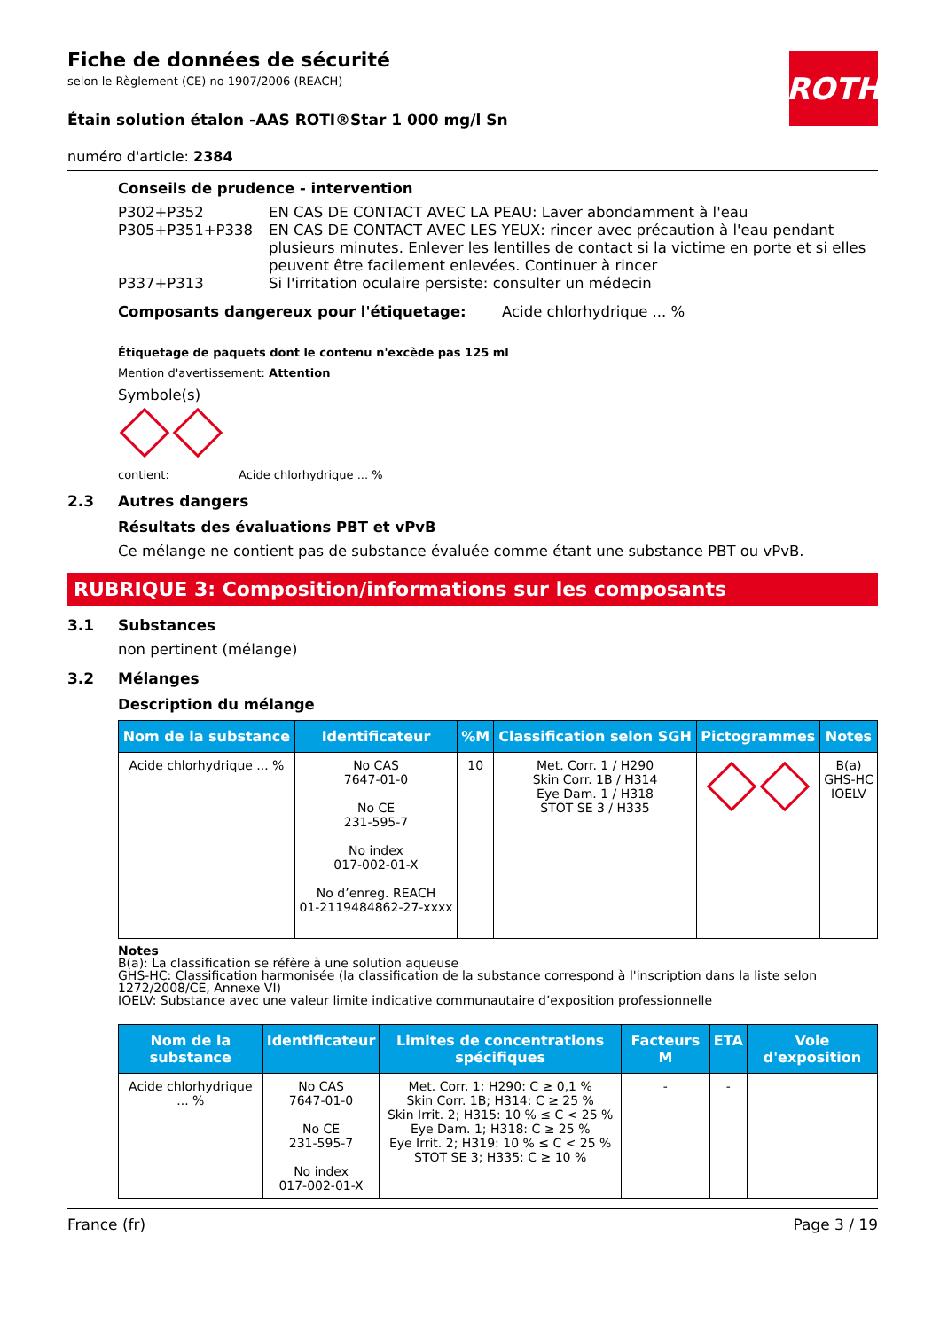ROTH
Fiche de données de sécurité
selon le Règlement (CE) no 1907/2006 (REACH)
Étain solution étalon -AAS ROTI®Star 1 000 mg/l Sn
numéro d'article: 2384
Conseils de prudence - intervention
P302+P352 EN CAS DE CONTACT AVEC LA PEAU: Laver abondamment à l'eau
P305+P351+P338 EN CAS DE CONTACT AVEC LES YEUX: rincer avec précaution à l'eau pendant plusieurs minutes. Enlever les lentilles de contact si la victime en porte et si elles peuvent être facilement enlevées. Continuer à rincer
P337+P313 Si l'irritation oculaire persiste: consulter un médecin
Composants dangereux pour l'étiquetage: Acide chlorhydrique ... %
Étiquetage de paquets dont le contenu n'excède pas 125 ml
Mention d'avertissement: Attention
Symbole(s)
contient: Acide chlorhydrique ... %
2.3 Autres dangers
Résultats des évaluations PBT et vPvB
Ce mélange ne contient pas de substance évaluée comme étant une substance PBT ou vPvB.
RUBRIQUE 3: Composition/informations sur les composants
3.1 Substances
non pertinent (mélange)
3.2 Mélanges
Description du mélange
| Nom de la substance | Identificateur | %M | Classification selon SGH | Pictogrammes | Notes |
| --- | --- | --- | --- | --- | --- |
| Acide chlorhydrique ... % | No CAS 7647-01-0 No CE 231-595-7 No index 017-002-01-X No d’enreg. REACH 01-2119484862-27-xxxx | 10 | Met. Corr. 1 / H290 Skin Corr. 1B / H314 Eye Dam. 1 / H318 STOT SE 3 / H335 | | B(a) GHS-HC IOELV |
Notes
B(a): La classification se réfère à une solution aqueuse
GHS-HC: Classification harmonisée (la classification de la substance correspond à l'inscription dans la liste selon 1272/2008/CE, Annexe VI)
IOELV: Substance avec une valeur limite indicative communautaire d’exposition professionnelle
| Nom de la substance | Identificateur | Limites de concentrations spécifiques | Facteurs M | ETA | Voie d'exposition |
| --- | --- | --- | --- | --- | --- |
| Acide chlorhydrique ... % | No CAS 7647-01-0 No CE 231-595-7 No index 017-002-01-X | Met. Corr. 1; H290: C ≥ 0,1 % Skin Corr. 1B; H314: C ≥ 25 % Skin Irrit. 2; H315: 10 % ≤ C < 25 % Eye Dam. 1; H318: C ≥ 25 % Eye Irrit. 2; H319: 10 % ≤ C < 25 % STOT SE 3; H335: C ≥ 10 % | - | - | |
France (fr) Page 3 / 19